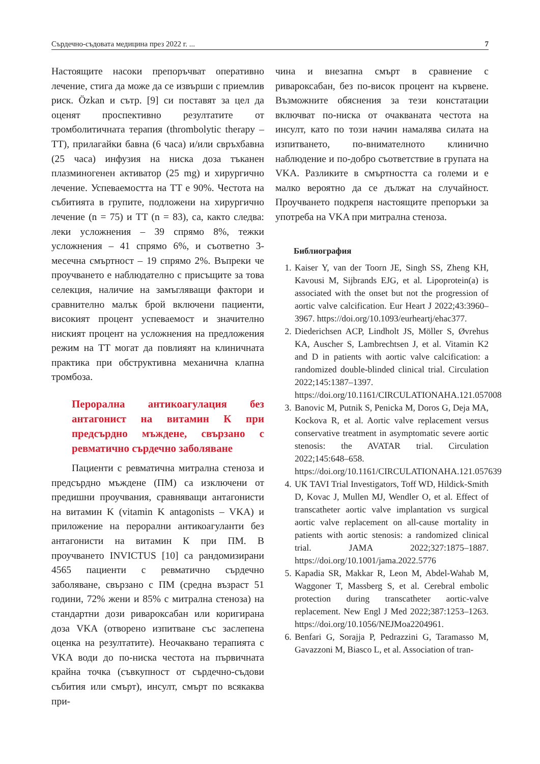Сърдечно-съдовата медицина през 2022 г. ... 7
Настоящите насоки препоръчват оперативно лечение, стига да може да се извърши с приемлив риск. Özkan и сътр. [9] си поставят за цел да оценят проспективно резултатите от тромболитичната терапия (thrombolytic therapy – TT), прилагайки бавна (6 часа) и/или свръхбавна (25 часа) инфузия на ниска доза тъканен плазминогенен активатор (25 mg) и хирургично лечение. Успеваемостта на TT е 90%. Честота на събитията в групите, подложени на хирургично лечение (n = 75) и TT (n = 83), са, както следва: леки усложнения – 39 спрямо 8%, тежки усложнения – 41 спрямо 6%, и съответно 3-месечна смъртност – 19 спрямо 2%. Въпреки че проучването е наблюдателно с присъщите за това селекция, наличие на замъгляващи фактори и сравнително малък брой включени пациенти, високият процент успеваемост и значително ниският процент на усложнения на предложения режим на TT могат да повлияят на клиничната практика при обструктивна механична клапна тромбоза.
Перорална антикоагулация без антагонист на витамин К при предсърдно мъждене, свързано с ревматично сърдечно заболяване
Пациенти с ревматична митрална стеноза и предсърдно мъждене (ПМ) са изключени от предишни проучвания, сравняващи антагонисти на витамин K (vitamin K antagonists – VKA) и приложение на перорални антикоагуланти без антагонисти на витамин К при ПМ. В проучването INVICTUS [10] са рандомизирани 4565 пациенти с ревматично сърдечно заболяване, свързано с ПМ (средна възраст 51 години, 72% жени и 85% с митрална стеноза) на стандартни дози ривароксабан или коригирана доза VKA (отворено изпитване със заслепена оценка на резултатите). Неочаквано терапията с VKA води до по-ниска честота на първичната крайна точка (съвкупност от сърдечно-съдови събития или смърт), инсулт, смърт по всякаква при-
чина и внезапна смърт в сравнение с ривароксабан, без по-висок процент на кървене. Възможните обяснения за тези констатации включват по-ниска от очакваната честота на инсулт, като по този начин намалява силата на изпитването, по-внимателното клинично наблюдение и по-добро съответствие в групата на VKA. Разликите в смъртността са големи и е малко вероятно да се дължат на случайност. Проучването подкрепя настоящите препоръки за употреба на VKA при митрална стеноза.
Библиография
1. Kaiser Y, van der Toorn JE, Singh SS, Zheng KH, Kavousi M, Sijbrands EJG, et al. Lipoprotein(a) is associated with the onset but not the progression of aortic valve calcification. Eur Heart J 2022;43:3960–3967. https://doi.org/10.1093/eurheartj/ehac377.
2. Diederichsen ACP, Lindholt JS, Möller S, Øvrehus KA, Auscher S, Lambrechtsen J, et al. Vitamin K2 and D in patients with aortic valve calcification: a randomized double-blinded clinical trial. Circulation 2022;145:1387–1397. https://doi.org/10.1161/CIRCULATIONAHA.121.057008
3. Banovic M, Putnik S, Penicka M, Doros G, Deja MA, Kockova R, et al. Aortic valve replacement versus conservative treatment in asymptomatic severe aortic stenosis: the AVATAR trial. Circulation 2022;145:648–658. https://doi.org/10.1161/CIRCULATIONAHA.121.057639
4. UK TAVI Trial Investigators, Toff WD, Hildick-Smith D, Kovac J, Mullen MJ, Wendler O, et al. Effect of transcatheter aortic valve implantation vs surgical aortic valve replacement on all-cause mortality in patients with aortic stenosis: a randomized clinical trial. JAMA 2022;327:1875–1887. https://doi.org/10.1001/jama.2022.5776
5. Kapadia SR, Makkar R, Leon M, Abdel-Wahab M, Waggoner T, Massberg S, et al. Cerebral embolic protection during transcatheter aortic-valve replacement. New Engl J Med 2022;387:1253–1263. https://doi.org/10.1056/NEJMoa2204961.
6. Benfari G, Sorajja P, Pedrazzini G, Taramasso M, Gavazzoni M, Biasco L, et al. Association of tran-